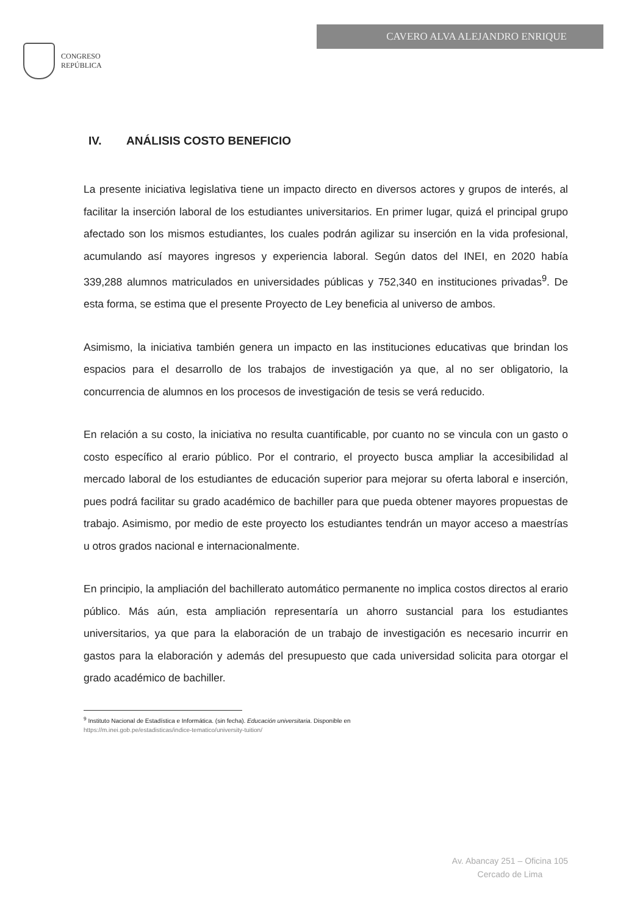CONGRESO
REPÚBLICA
CAVERO ALVA ALEJANDRO ENRIQUE
IV. ANÁLISIS COSTO BENEFICIO
La presente iniciativa legislativa tiene un impacto directo en diversos actores y grupos de interés, al facilitar la inserción laboral de los estudiantes universitarios. En primer lugar, quizá el principal grupo afectado son los mismos estudiantes, los cuales podrán agilizar su inserción en la vida profesional, acumulando así mayores ingresos y experiencia laboral. Según datos del INEI, en 2020 había 339,288 alumnos matriculados en universidades públicas y 752,340 en instituciones privadas<sup>9</sup>. De esta forma, se estima que el presente Proyecto de Ley beneficia al universo de ambos.
Asimismo, la iniciativa también genera un impacto en las instituciones educativas que brindan los espacios para el desarrollo de los trabajos de investigación ya que, al no ser obligatorio, la concurrencia de alumnos en los procesos de investigación de tesis se verá reducido.
En relación a su costo, la iniciativa no resulta cuantificable, por cuanto no se vincula con un gasto o costo específico al erario público. Por el contrario, el proyecto busca ampliar la accesibilidad al mercado laboral de los estudiantes de educación superior para mejorar su oferta laboral e inserción, pues podrá facilitar su grado académico de bachiller para que pueda obtener mayores propuestas de trabajo. Asimismo, por medio de este proyecto los estudiantes tendrán un mayor acceso a maestrías u otros grados nacional e internacionalmente.
En principio, la ampliación del bachillerato automático permanente no implica costos directos al erario público. Más aún, esta ampliación representaría un ahorro sustancial para los estudiantes universitarios, ya que para la elaboración de un trabajo de investigación es necesario incurrir en gastos para la elaboración y además del presupuesto que cada universidad solicita para otorgar el grado académico de bachiller.
<sup>9</sup> Instituto Nacional de Estadística e Informática. (sin fecha). Educación universitaria. Disponible en
https://m.inei.gob.pe/estadisticas/indice-tematico/university-tuition/
Av. Abancay 251 – Oficina 105
Cercado de Lima